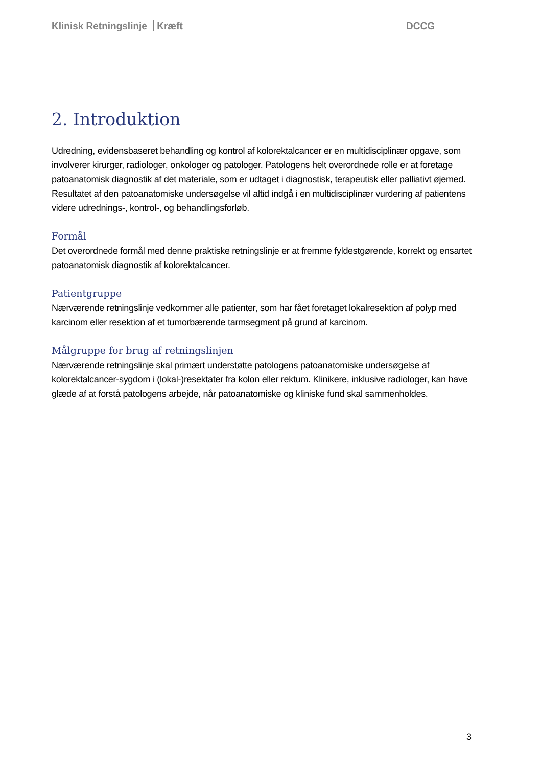Klinisk Retningslinje Kræft DCCG
2. Introduktion
Udredning, evidensbaseret behandling og kontrol af kolorektalcancer er en multidisciplinær opgave, som involverer kirurger, radiologer, onkologer og patologer. Patologens helt overordnede rolle er at foretage patoanatomisk diagnostik af det materiale, som er udtaget i diagnostisk, terapeutisk eller palliativt øjemed. Resultatet af den patoanatomiske undersøgelse vil altid indgå i en multidisciplinær vurdering af patientens videre udrednings-, kontrol-, og behandlingsforløb.
Formål
Det overordnede formål med denne praktiske retningslinje er at fremme fyldestgørende, korrekt og ensartet patoanatomisk diagnostik af kolorektalcancer.
Patientgruppe
Nærværende retningslinje vedkommer alle patienter, som har fået foretaget lokalresektion af polyp med karcinom eller resektion af et tumorbærende tarmsegment på grund af karcinom.
Målgruppe for brug af retningslinjen
Nærværende retningslinje skal primært understøtte patologens patoanatomiske undersøgelse af kolorektalcancer-sygdom i (lokal-)resektater fra kolon eller rektum. Klinikere, inklusive radiologer, kan have glæde af at forstå patologens arbejde, når patoanatomiske og kliniske fund skal sammenholdes.
3